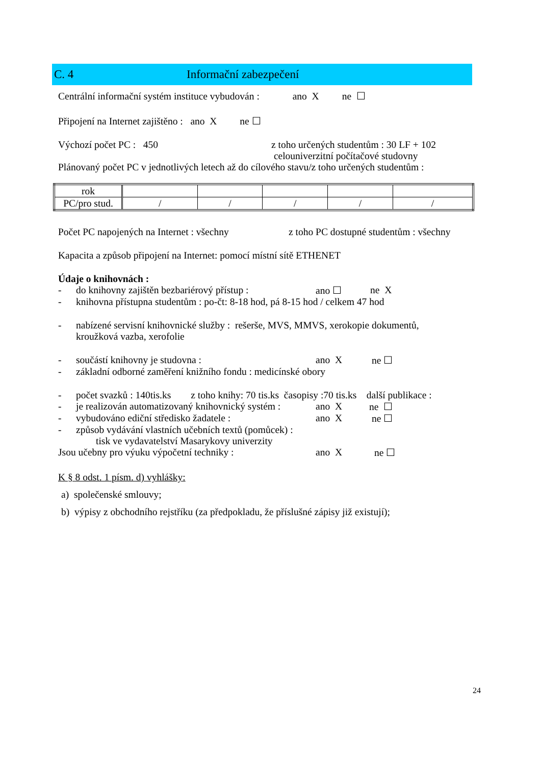C. 4 Informační zabezpečení
Centrální informační systém instituce vybudován : ano X ne ☐
Připojení na Internet zajištěno : ano X ne ☐
Výchozí počet PC : 450 z toho určených studentům : 30 LF + 102
celouniverzitní počítačové studovny
Plánovaný počet PC v jednotlivých letech až do cílového stavu/z toho určených studentům :
| rok | | | | | |
| PC/pro stud. | / | / | / | / | / |
Počet PC napojených na Internet : všechny z toho PC dostupné studentům : všechny
Kapacita a způsob připojení na Internet: pomocí místní sítě ETHENET
Údaje o knihovnách :
- do knihovny zajištěn bezbariérový přístup : ano ☐ ne X
- knihovna přístupna studentům : po-čt: 8-18 hod, pá 8-15 hod / celkem 47 hod
- nabízené servisní knihovnické služby : rešerše, MVS, MMVS, xerokopie dokumentů,
kroužková vazba, xerofolie
- součástí knihovny je studovna : ano X ne ☐
- základní odborné zaměření knižního fondu : medicínské obory
- počet svazků : 140tis.ks z toho knihy: 70 tis.ks časopisy :70 tis.ks další publikace :
- je realizován automatizovaný knihovnický systém : ano X ne ☐
- vybudováno ediční středisko žadatele : ano X ne ☐
- způsob vydávání vlastních učebních textů (pomůcek) :
tisk ve vydavatelství Masarykovy univerzity
Jsou učebny pro výuku výpočetní techniky : ano X ne ☐
K § 8 odst. 1 písm. d) vyhlášky:
a) společenské smlouvy;
b) výpisy z obchodního rejstříku (za předpokladu, že příslušné zápisy již existují);
24